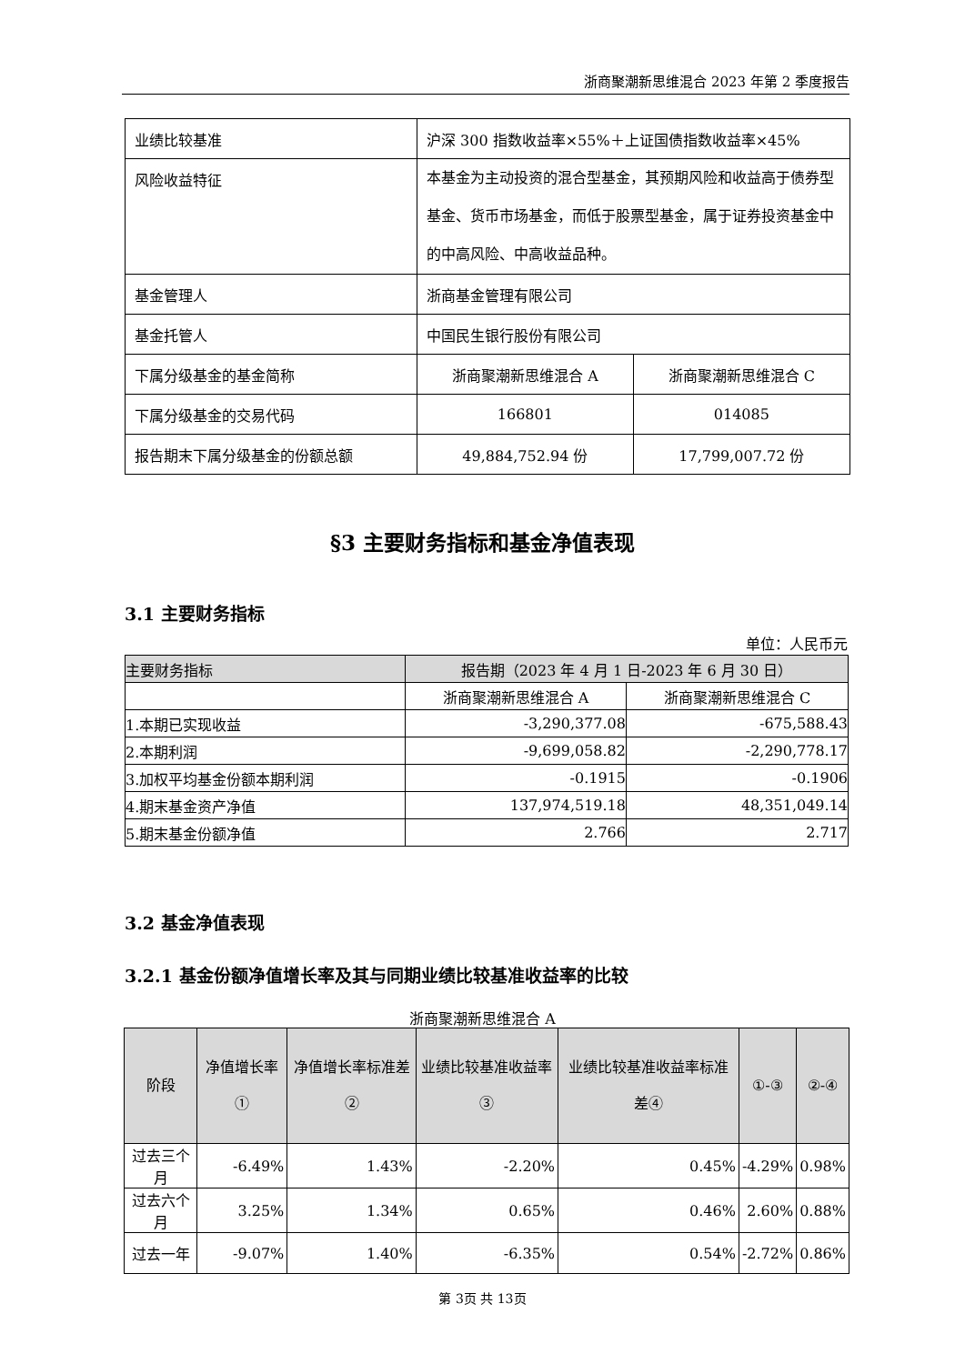浙商聚潮新思维混合 2023 年第 2 季度报告
| 业绩比较基准 | 沪深 300 指数收益率×55%＋上证国债指数收益率×45% | |
| 风险收益特征 | 本基金为主动投资的混合型基金，其预期风险和收益高于债券型基金、货币市场基金，而低于股票型基金，属于证券投资基金中的中高风险、中高收益品种。 | |
| 基金管理人 | 浙商基金管理有限公司 | |
| 基金托管人 | 中国民生银行股份有限公司 | |
| 下属分级基金的基金简称 | 浙商聚潮新思维混合 A | 浙商聚潮新思维混合 C |
| 下属分级基金的交易代码 | 166801 | 014085 |
| 报告期末下属分级基金的份额总额 | 49,884,752.94 份 | 17,799,007.72 份 |
§3 主要财务指标和基金净值表现
3.1 主要财务指标
单位：人民币元
| 主要财务指标 | 报告期（2023 年 4 月 1 日-2023 年 6 月 30 日） | |
| | 浙商聚潮新思维混合 A | 浙商聚潮新思维混合 C |
| 1.本期已实现收益 | -3,290,377.08 | -675,588.43 |
| 2.本期利润 | -9,699,058.82 | -2,290,778.17 |
| 3.加权平均基金份额本期利润 | -0.1915 | -0.1906 |
| 4.期末基金资产净值 | 137,974,519.18 | 48,351,049.14 |
| 5.期末基金份额净值 | 2.766 | 2.717 |
3.2 基金净值表现
3.2.1 基金份额净值增长率及其与同期业绩比较基准收益率的比较
浙商聚潮新思维混合 A
| 阶段 | 净值增长率① | 净值增长率标准差② | 业绩比较基准收益率③ | 业绩比较基准收益率标准差④ | ①-③ | ②-④ |
| 过去三个月 | -6.49% | 1.43% | -2.20% | 0.45% | -4.29% | 0.98% |
| 过去六个月 | 3.25% | 1.34% | 0.65% | 0.46% | 2.60% | 0.88% |
| 过去一年 | -9.07% | 1.40% | -6.35% | 0.54% | -2.72% | 0.86% |
第 3页 共 13页